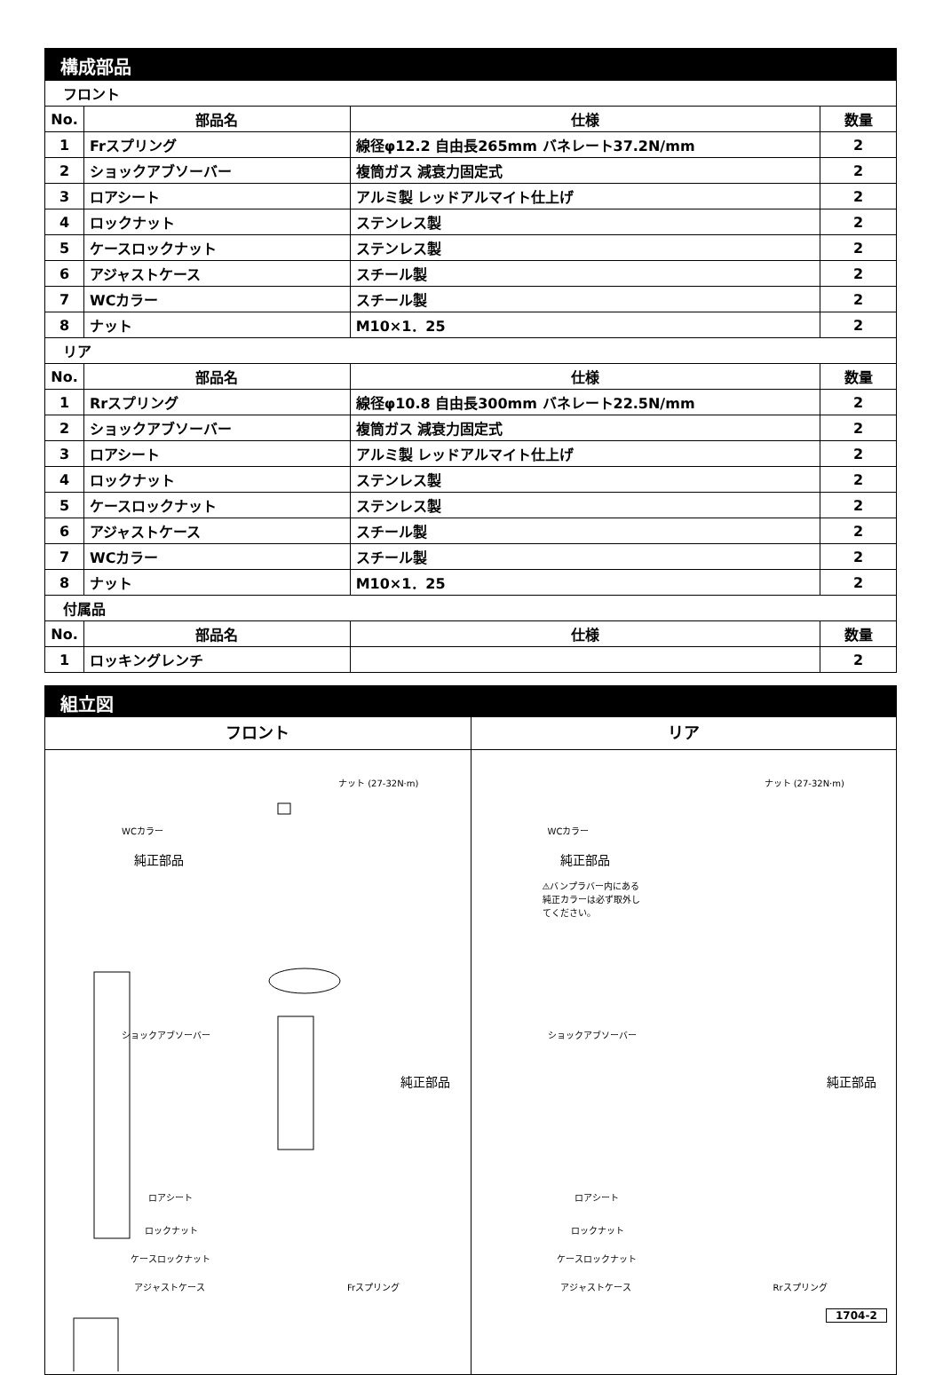構成部品
| フロント | | | |
| No. | 部品名 | 仕様 | 数量 |
| 1 | Frスプリング | 線径φ12.2 自由長265mm バネレート37.2N/mm | 2 |
| 2 | ショックアブソーバー | 複筒ガス 減衰力固定式 | 2 |
| 3 | ロアシート | アルミ製 レッドアルマイト仕上げ | 2 |
| 4 | ロックナット | ステンレス製 | 2 |
| 5 | ケースロックナット | ステンレス製 | 2 |
| 6 | アジャストケース | スチール製 | 2 |
| 7 | WCカラー | スチール製 | 2 |
| 8 | ナット | M10×1．25 | 2 |
| リア | | | |
| No. | 部品名 | 仕様 | 数量 |
| 1 | Rrスプリング | 線径φ10.8 自由長300mm バネレート22.5N/mm | 2 |
| 2 | ショックアブソーバー | 複筒ガス 減衰力固定式 | 2 |
| 3 | ロアシート | アルミ製 レッドアルマイト仕上げ | 2 |
| 4 | ロックナット | ステンレス製 | 2 |
| 5 | ケースロックナット | ステンレス製 | 2 |
| 6 | アジャストケース | スチール製 | 2 |
| 7 | WCカラー | スチール製 | 2 |
| 8 | ナット | M10×1．25 | 2 |
| 付属品 | | | |
| No. | 部品名 | 仕様 | 数量 |
| 1 | ロッキングレンチ | | 2 |
組立図
フロント
ナット (27-32N·m)
WCカラー
純正部品
ショックアブソーバー
純正部品
ロアシート
ロックナット
ケースロックナット
アジャストケース Frスプリング
リア
ナット (27-32N·m)
WCカラー
純正部品
⚠バンプラバー内にある純正カラーは必ず取外してください。
ショックアブソーバー
純正部品
ロアシート
ロックナット
ケースロックナット
アジャストケース Rrスプリング
1704-2